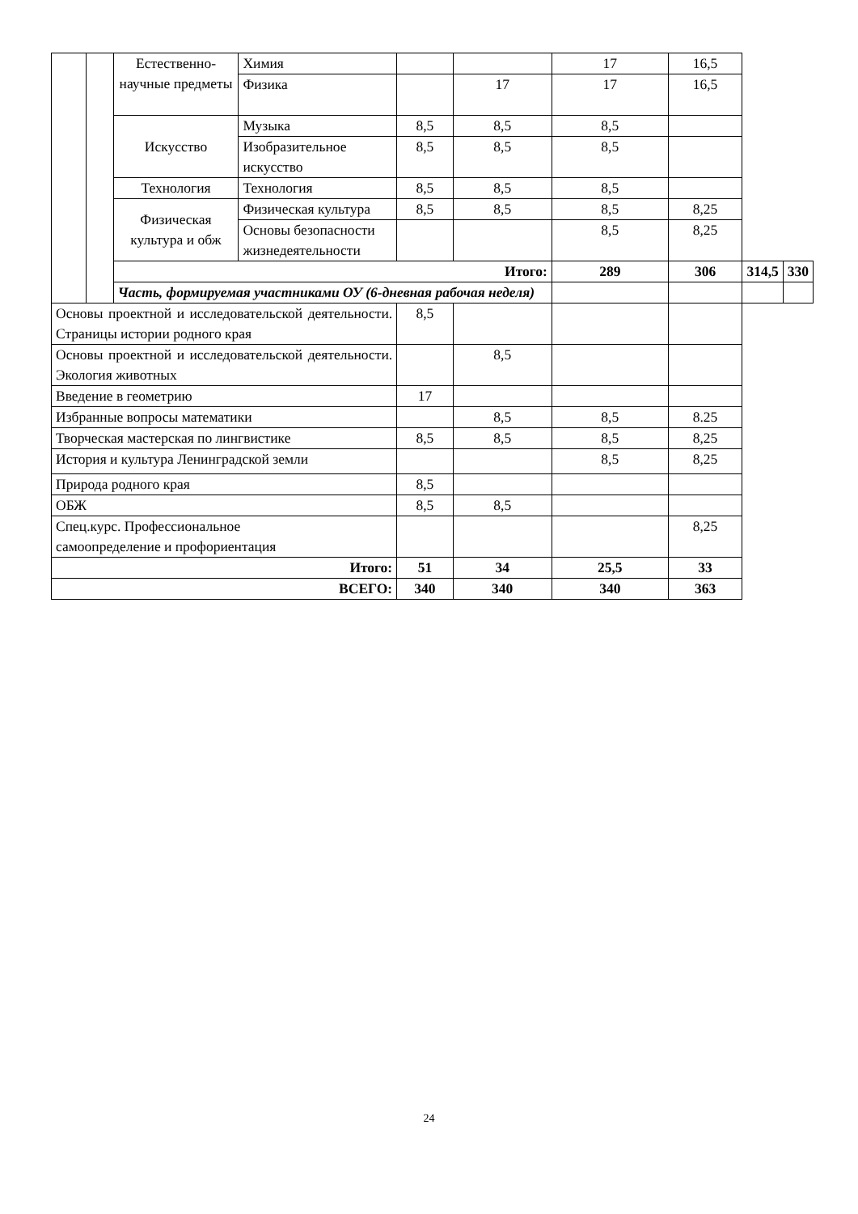| | | Естественно-научные предметы | Химия | | | 17 | 16,5 | | |
| | | | Физика | | 17 | 17 | 16,5 | | |
| | | Искусство | Музыка | 8,5 | 8,5 | 8,5 | | | |
| | | | Изобразительное искусство | 8,5 | 8,5 | 8,5 | | | |
| | | Технология | Технология | 8,5 | 8,5 | 8,5 | | | |
| | | Физическая культура и обж | Физическая культура | 8,5 | 8,5 | 8,5 | 8,25 | | |
| | | | Основы безопасности жизнедеятельности | | | 8,5 | 8,25 | | |
| | | Итого: | | | | 289 | 306 | 314,5 | 330 |
| | | Часть, формируемая участниками ОУ (6-дневная рабочая неделя) | | | | | | | |
| Основы проектной и исследовательской деятельности. Страницы истории родного края | | | | 8,5 | | | | | |
| Основы проектной и исследовательской деятельности. Экология животных | | | | | 8,5 | | | | |
| Введение в геометрию | | | | 17 | | | | | |
| Избранные вопросы математики | | | | | 8,5 | 8,5 | 8.25 | | |
| Творческая мастерская по лингвистике | | | | 8,5 | 8,5 | 8,5 | 8,25 | | |
| История и культура Ленинградской земли | | | | | | 8,5 | 8,25 | | |
| Природа родного края | | | | 8,5 | | | | | |
| ОБЖ | | | | 8,5 | 8,5 | | | | |
| Спец.курс. Профессиональное самоопределение и профориентация | | | | | | | 8,25 | | |
| Итого: | | | | 51 | 34 | 25,5 | 33 | | |
| ВСЕГО: | | | | 340 | 340 | 340 | 363 | | |
24